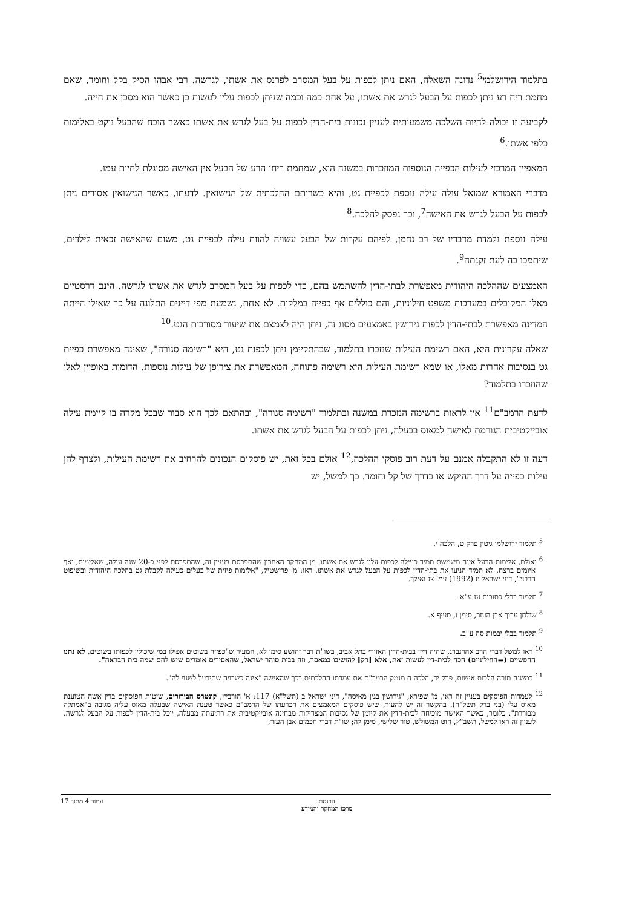בתלמוד הירושלמי<sup>5</sup> נדונה השאלה, האם ניתן לכפות על בעל המסרב לפרנס את אשתו, לגרשה. רבי אבהו הסיק בקל וחומר, שאם מחמת ריח רע ניתן לכפות על הבעל לגרש את אשתו, על אחת כמה וכמה שניתן לכפות עליו לעשות כן כאשר הוא מסכן את חייה.
לקביעה זו יכולה להיות השלכה משמעותית לעניין נכונות בית-הדין לכפות על בעל לגרש את אשתו כאשר הוכח שהבעל נוקט באלימות כלפי אשתו.<sup>6</sup>
המאפיין המרכזי לעילות הכפייה הנוספות המוזכרות במשנה הוא, שמחמת ריחו הרע של הבעל אין האישה מסוגלת לחיות עמו.
מדברי האמורא שמואל עולה עילה נוספת לכפיית גט, והיא כשרותם ההלכתית של הנישואין. לדעתו, כאשר הנישואין אסורים ניתן לכפות על הבעל לגרש את האישה<sup>7</sup>, וכך נפסק להלכה.<sup>8</sup>
עילה נוספת נלמדת מדבריו של רב נחמן, לפיהם עקרות של הבעל עשויה להוות עילה לכפיית גט, משום שהאישה זכאית לילדים, שיתמכו בה לעת זקנתה<sup>9</sup>.
האמצעים שההלכה היהודית מאפשרת לבתי-הדין להשתמש בהם, כדי לכפות על בעל המסרב לגרש את אשתו לגרשה, הינם דרסטיים מאלו המקובלים במערכות משפט חילוניות, והם כוללים אף כפייה במלקות. לא אחת, נשמעת מפי דיינים התלונה על כך שאילו הייתה המדינה מאפשרת לבתי-הדין לכפות גירושין באמצעים מסוג זה, ניתן היה לצמצם את שיעור מסורבות הגט.<sup>10</sup>
שאלה עקרונית היא, האם רשימת העילות שנזכרו בתלמוד, שבהתקיימן ניתן לכפות גט, היא "רשימה סגורה", שאינה מאפשרת כפיית גט בנסיבות אחרות מאלו, או שמא רשימת העילות היא רשימה פתוחה, המאפשרת את צירופן של עילות נוספות, הדומות באופיין לאלו שהוזכרו בתלמוד?
לדעת הרמב"ם<sup>11</sup> אין לראות ברשימה הנזכרת במשנה ובתלמוד "רשימה סגורה", ובהתאם לכך הוא סבור שבכל מקרה בו קיימת עילה אובייקטיבית הגורמת לאישה למאוס בבעלה, ניתן לכפות על הבעל לגרש את אשתו.
דעה זו לא התקבלה אמנם על דעת רוב פוסקי ההלכה,<sup>12</sup> אולם בכל זאת, יש פוסקים הנכונים להרחיב את רשימת העילות, ולצרף להן עילות כפייה על דרך ההיקש או בדרך של קל וחומר. כך למשל, יש
<sup>5</sup> תלמוד ירושלמי גיטין פרק ט, הלכה י.
<sup>6</sup> ואולם, אלימות הבעל אינה משמשת תמיד כעילה לכפות עליו לגרש את אשתו. מן המחקר האחרון שהתפרסם בעניין זה, שהתפרסם לפני כ-20 שנה עולה, שאלימות, ואף איומים ברצח, לא תמיד הניעו את בתי-הדין לכפות על הבעל לגרש את אשתו. ראו: מ' פרישטיק, "אלימות פיזית של בעלים כעילה לקבלת גט בהלכה היהודית ובשיפוט הרבני", דיני ישראל יז (1992) עמ' צג ואילך.
<sup>7</sup> תלמוד בבלי כתובות עז ע"א.
<sup>8</sup> שולחן ערוך אבן העזר, סימן ו, סעיף א.
<sup>9</sup> תלמוד בבלי יבמות סה ע"ב.
<sup>10</sup> ראו למשל דברי הרב אהרנברג, שהיה דיין בבית-הדין האזורי בתל אביב, בשו"ת דבר יהושע סימן לא, המעיר ש"כפייה בשוטים אפילו במי שיכולין לכפותו בשוטים, לא נתנו החפשיים (=החילוניים) הכח לבית-דין לעשות זאת, אלא [רק] להושיבו במאסר, וזה בבית סוהר ישראל, שהאסירים אומרים שיש להם שמה בית הבראה".
<sup>11</sup> במשנה תורה הלכות אישות, פרק יד, הלכה ח מנמק הרמב"ם את עמדתו ההלכתית בכך שהאישה "אינה כשבויה שתיבעל לשנוי לה".
<sup>12</sup> לעמדות הפוסקים בעניין זה ראו, מ' שפירא, "גירושין בגין מאיסה", דיני ישראל ב (תשל"א) 117; א' הורביץ, קונטרס הבירורים, שיטות הפוסקים בדין אשה הטוענת מאיס עלי (בני ברק תשל"ה). בהקשר זה יש להעיר, שיש פוסקים המאמצים את הכרעתו של הרמב"ם כאשר טענת האישה שבעלה מאוס עליה מגובה ב"אמתלה מבוררת". כלומר, כאשר האישה מוכיחה לבית-הדין את קיומן של נסיבות המצדיקות מבחינה אובייקטיבית את רתיעתה מבעלה, יוכל בית-הדין לכפות על הבעל לגרשה. לעניין זה ראו למשל, תשב"ץ, חוט המשולש, טור שלישי, סימן לה; שו"ת דברי חכמים אבן העזר,
הכנסת
מרכז המחקר והמידע
עמוד 4 מתוך 17